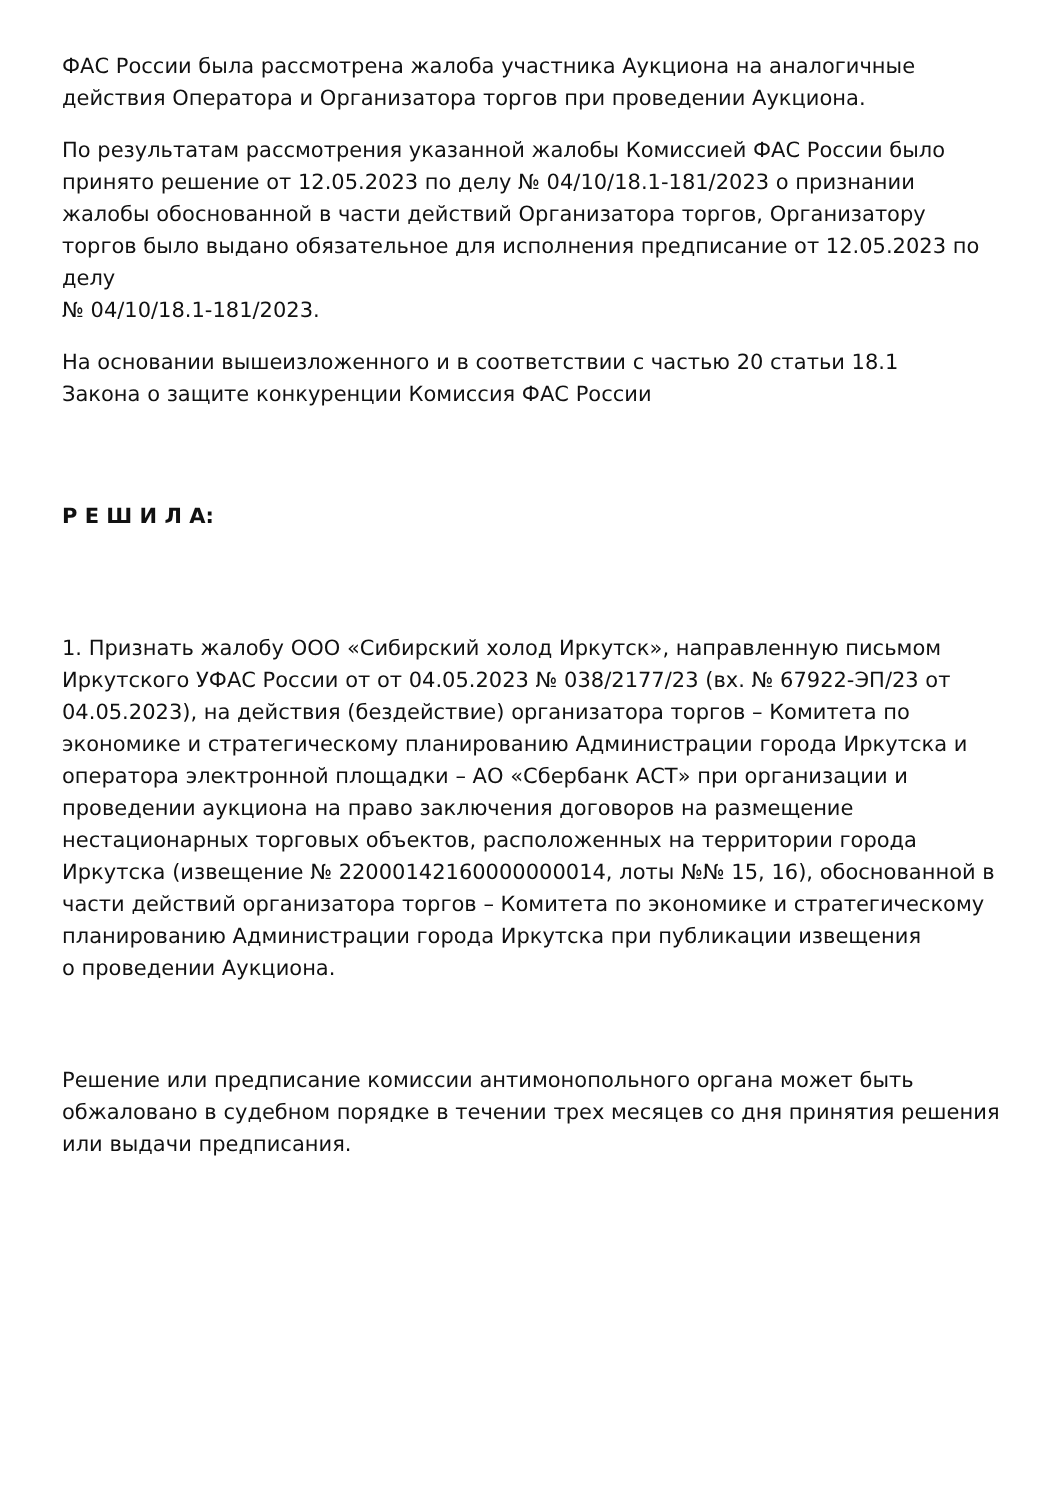ФАС России была рассмотрена жалоба участника Аукциона на аналогичные действия Оператора и Организатора торгов при проведении Аукциона.
По результатам рассмотрения указанной жалобы Комиссией ФАС России было принято решение от 12.05.2023 по делу № 04/10/18.1-181/2023 о признании жалобы обоснованной в части действий Организатора торгов, Организатору торгов было выдано обязательное для исполнения предписание от 12.05.2023 по делу
№ 04/10/18.1-181/2023.
На основании вышеизложенного и в соответствии с частью 20 статьи 18.1
Закона о защите конкуренции Комиссия ФАС России
Р Е Ш И Л А:
1. Признать жалобу ООО «Сибирский холод Иркутск», направленную письмом Иркутского УФАС России от от 04.05.2023 № 038/2177/23 (вх. № 67922-ЭП/23 от 04.05.2023), на действия (бездействие) организатора торгов – Комитета по экономике и стратегическому планированию Администрации города Иркутска и оператора электронной площадки – АО «Сбербанк АСТ» при организации и проведении аукциона на право заключения договоров на размещение нестационарных торговых объектов, расположенных на территории города Иркутска (извещение № 22000142160000000014, лоты №№ 15, 16), обоснованной в части действий организатора торгов – Комитета по экономике и стратегическому планированию Администрации города Иркутска при публикации извещения
о проведении Аукциона.
Решение или предписание комиссии антимонопольного органа может быть
обжаловано в судебном порядке в течении трех месяцев со дня принятия решения
или выдачи предписания.